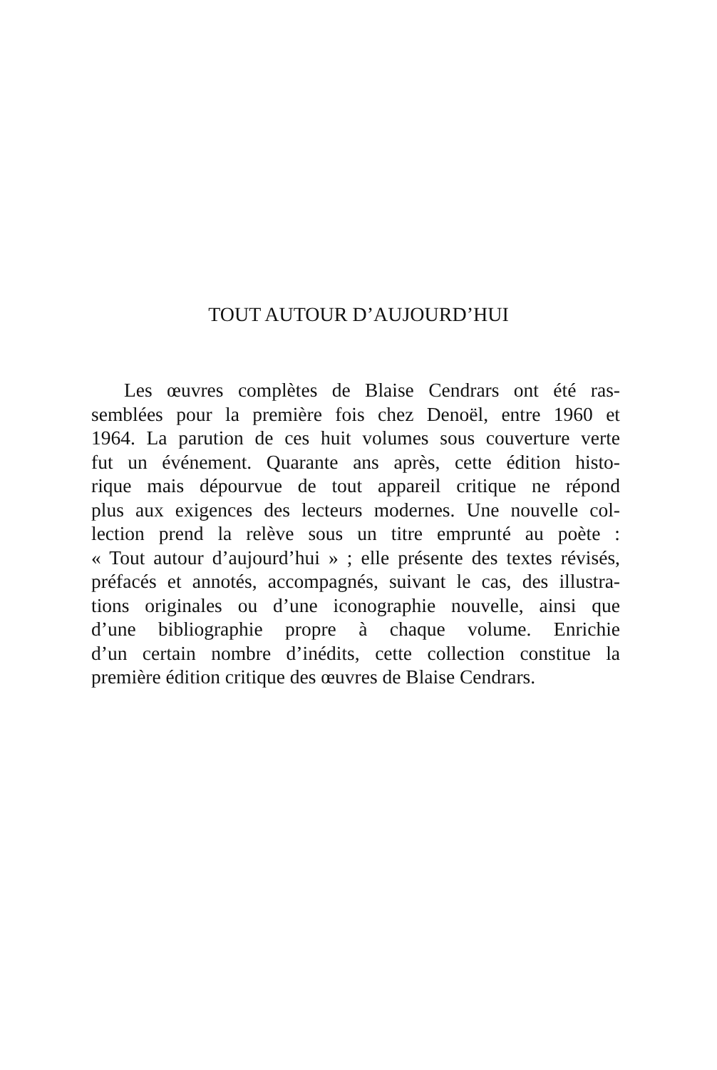TOUT AUTOUR D’AUJOURD’HUI
Les œuvres complètes de Blaise Cendrars ont été ras-
semblées pour la première fois chez Denoël, entre 1960 et
1964. La parution de ces huit volumes sous couverture verte
fut un événement. Quarante ans après, cette édition histo-
rique mais dépourvue de tout appareil critique ne répond
plus aux exigences des lecteurs modernes. Une nouvelle col-
lection prend la relève sous un titre emprunté au poète :
« Tout autour d’aujourd’hui » ; elle présente des textes révisés,
préfacés et annotés, accompagnés, suivant le cas, des illustra-
tions originales ou d’une iconographie nouvelle, ainsi que
d’une bibliographie propre à chaque volume. Enrichie
d’un certain nombre d’inédits, cette collection constitue la
première édition critique des œuvres de Blaise Cendrars.